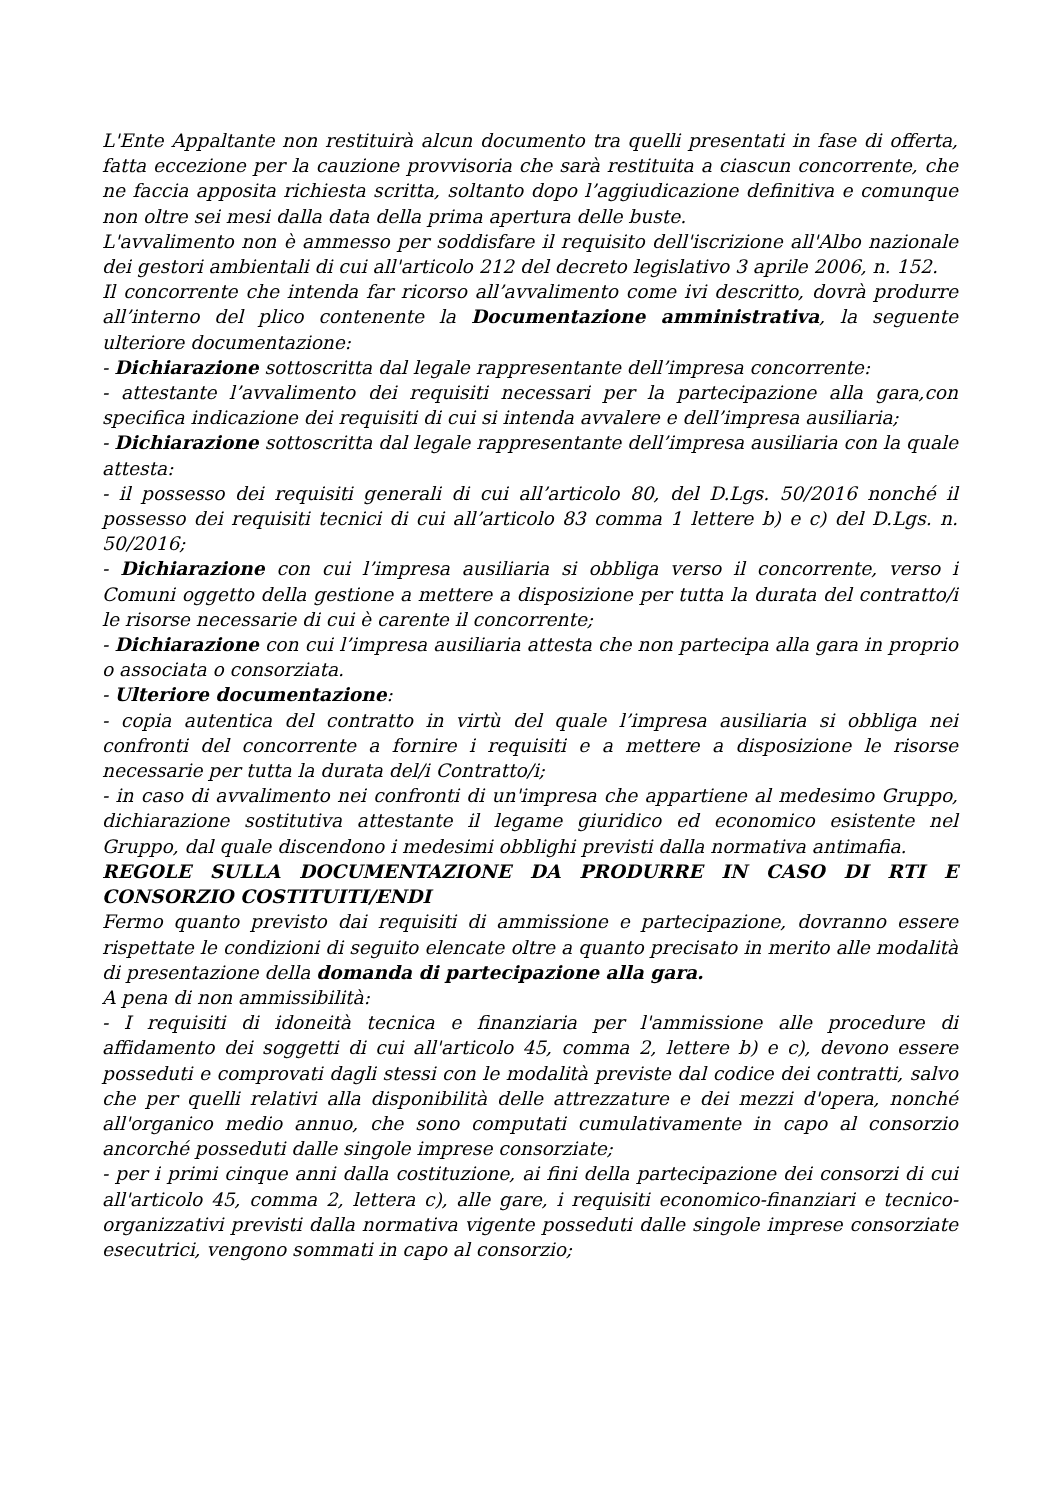L'Ente Appaltante non restituirà alcun documento tra quelli presentati in fase di offerta, fatta eccezione per la cauzione provvisoria che sarà restituita a ciascun concorrente, che ne faccia apposita richiesta scritta, soltanto dopo l’aggiudicazione definitiva e comunque non oltre sei mesi dalla data della prima apertura delle buste.
L'avvalimento non è ammesso per soddisfare il requisito dell'iscrizione all'Albo nazionale dei gestori ambientali di cui all'articolo 212 del decreto legislativo 3 aprile 2006, n. 152.
Il concorrente che intenda far ricorso all’avvalimento come ivi descritto, dovrà produrre all’interno del plico contenente la Documentazione amministrativa, la seguente ulteriore documentazione:
- Dichiarazione sottoscritta dal legale rappresentante dell’impresa concorrente:
- attestante l’avvalimento dei requisiti necessari per la partecipazione alla gara,con specifica indicazione dei requisiti di cui si intenda avvalere e dell’impresa ausiliaria;
- Dichiarazione sottoscritta dal legale rappresentante dell’impresa ausiliaria con la quale attesta:
- il possesso dei requisiti generali di cui all’articolo 80, del D.Lgs. 50/2016 nonché il possesso dei requisiti tecnici di cui all’articolo 83 comma 1 lettere b) e c) del D.Lgs. n. 50/2016;
- Dichiarazione con cui l’impresa ausiliaria si obbliga verso il concorrente, verso i Comuni oggetto della gestione a mettere a disposizione per tutta la durata del contratto/i le risorse necessarie di cui è carente il concorrente;
- Dichiarazione con cui l’impresa ausiliaria attesta che non partecipa alla gara in proprio o associata o consorziata.
- Ulteriore documentazione:
- copia autentica del contratto in virtù del quale l’impresa ausiliaria si obbliga nei confronti del concorrente a fornire i requisiti e a mettere a disposizione le risorse necessarie per tutta la durata del/i Contratto/i;
- in caso di avvalimento nei confronti di un'impresa che appartiene al medesimo Gruppo, dichiarazione sostitutiva attestante il legame giuridico ed economico esistente nel Gruppo, dal quale discendono i medesimi obblighi previsti dalla normativa antimafia.
REGOLE SULLA DOCUMENTAZIONE DA PRODURRE IN CASO DI RTI E CONSORZIO COSTITUITI/ENDI
Fermo quanto previsto dai requisiti di ammissione e partecipazione, dovranno essere rispettate le condizioni di seguito elencate oltre a quanto precisato in merito alle modalità di presentazione della domanda di partecipazione alla gara.
A pena di non ammissibilità:
- I requisiti di idoneità tecnica e finanziaria per l'ammissione alle procedure di affidamento dei soggetti di cui all'articolo 45, comma 2, lettere b) e c), devono essere posseduti e comprovati dagli stessi con le modalità previste dal codice dei contratti, salvo che per quelli relativi alla disponibilità delle attrezzature e dei mezzi d'opera, nonché all'organico medio annuo, che sono computati cumulativamente in capo al consorzio ancorché posseduti dalle singole imprese consorziate;
- per i primi cinque anni dalla costituzione, ai fini della partecipazione dei consorzi di cui all'articolo 45, comma 2, lettera c), alle gare, i requisiti economico-finanziari e tecnico-organizzativi previsti dalla normativa vigente posseduti dalle singole imprese consorziate esecutrici, vengono sommati in capo al consorzio;